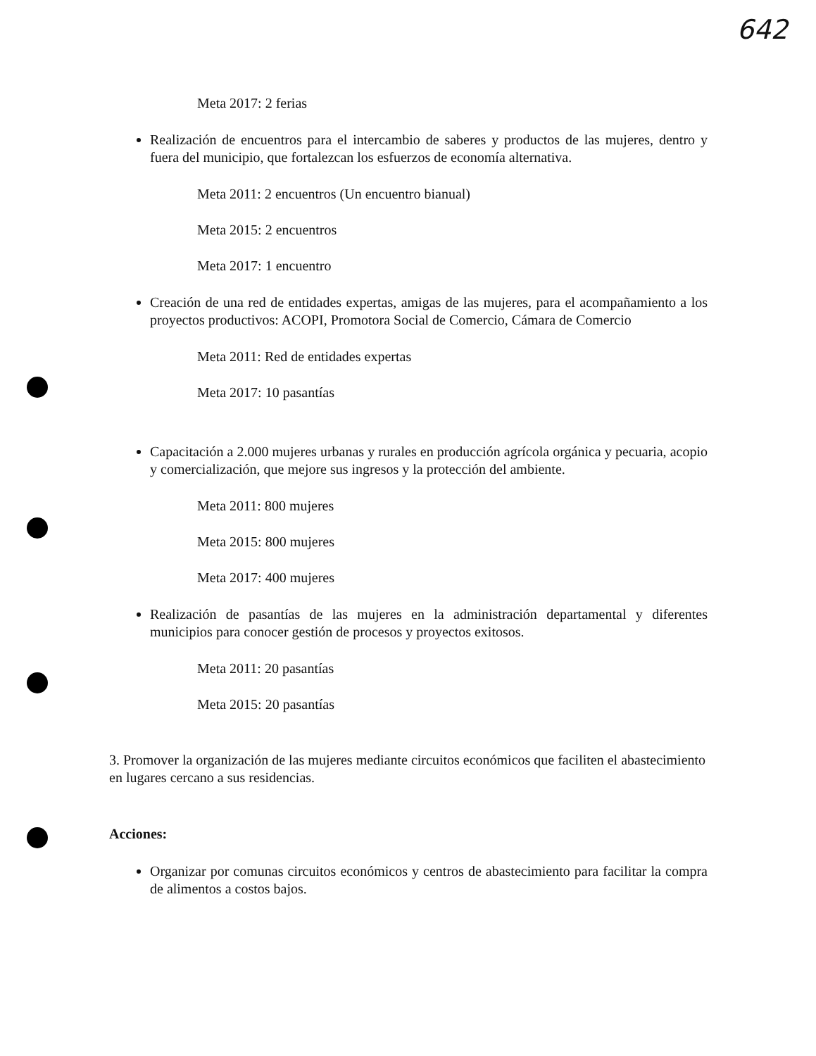642
Meta 2017: 2 ferias
Realización de encuentros para el intercambio de saberes y productos de las mujeres, dentro y fuera del municipio, que fortalezcan los esfuerzos de economía alternativa.
Meta 2011: 2 encuentros (Un encuentro bianual)
Meta 2015: 2 encuentros
Meta 2017: 1 encuentro
Creación de una red de entidades expertas, amigas de las mujeres, para el acompañamiento a los proyectos productivos: ACOPI, Promotora Social de Comercio, Cámara de Comercio
Meta 2011: Red de entidades expertas
Meta 2017: 10 pasantías
Capacitación a 2.000 mujeres urbanas y rurales en producción agrícola orgánica y pecuaria, acopio y comercialización, que mejore sus ingresos y la protección del ambiente.
Meta 2011: 800 mujeres
Meta 2015: 800 mujeres
Meta 2017: 400 mujeres
Realización de pasantías de las mujeres en la administración departamental y diferentes municipios para conocer gestión de procesos y proyectos exitosos.
Meta 2011: 20 pasantías
Meta 2015: 20 pasantías
3. Promover la organización de las mujeres mediante circuitos económicos que faciliten el abastecimiento en lugares cercano a sus residencias.
Acciones:
Organizar por comunas circuitos económicos y centros de abastecimiento para facilitar la compra de alimentos a costos bajos.